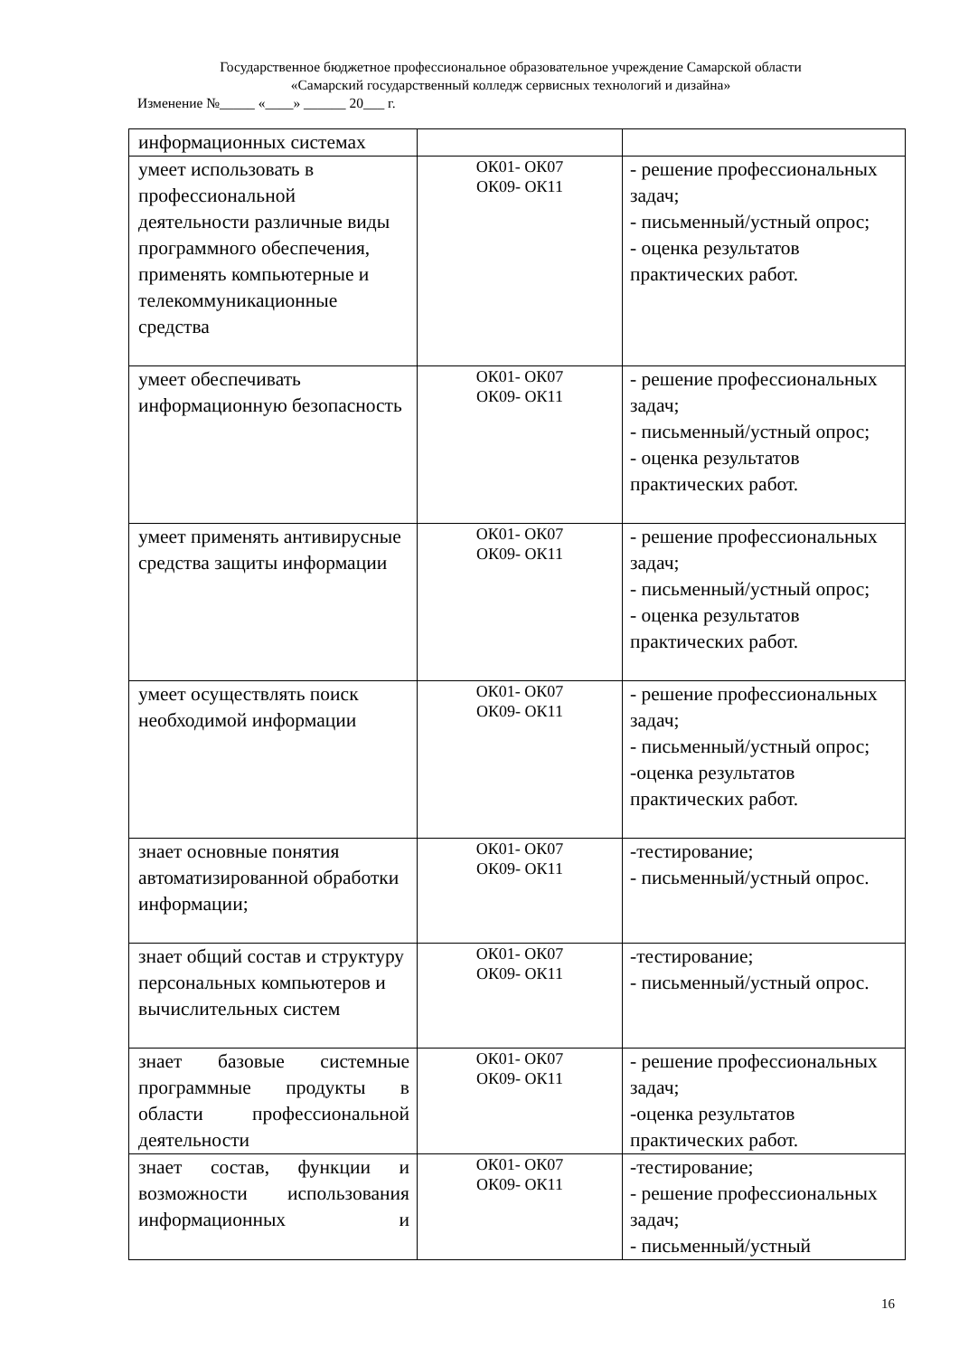Государственное бюджетное профессиональное образовательное учреждение Самарской области
«Самарский государственный колледж сервисных технологий и дизайна»
Изменение №_____ «____» ______ 20___ г.
| информационных системах | | |
| умеет использовать в профессиональной деятельности различные виды программного обеспечения, применять компьютерные и телекоммуникационные средства | ОК01- ОК07 ОК09- ОК11 | - решение профессиональных задач; - письменный/устный опрос; - оценка результатов практических работ. |
| умеет обеспечивать информационную безопасность | ОК01- ОК07 ОК09- ОК11 | - решение профессиональных задач; - письменный/устный опрос; - оценка результатов практических работ. |
| умеет применять антивирусные средства защиты информации | ОК01- ОК07 ОК09- ОК11 | - решение профессиональных задач; - письменный/устный опрос; - оценка результатов практических работ. |
| умеет осуществлять поиск необходимой информации | ОК01- ОК07 ОК09- ОК11 | - решение профессиональных задач; - письменный/устный опрос; -оценка результатов практических работ. |
| знает основные понятия автоматизированной обработки информации; | ОК01- ОК07 ОК09- ОК11 | -тестирование; - письменный/устный опрос. |
| знает общий состав и структуру персональных компьютеров и вычислительных систем | ОК01- ОК07 ОК09- ОК11 | -тестирование; - письменный/устный опрос. |
| знает базовые системные программные продукты в области профессиональной деятельности | ОК01- ОК07 ОК09- ОК11 | - решение профессиональных задач; -оценка результатов практических работ. |
| знает состав, функции и возможности использования информационных и | ОК01- ОК07 ОК09- ОК11 | -тестирование; - решение профессиональных задач; - письменный/устный |
16